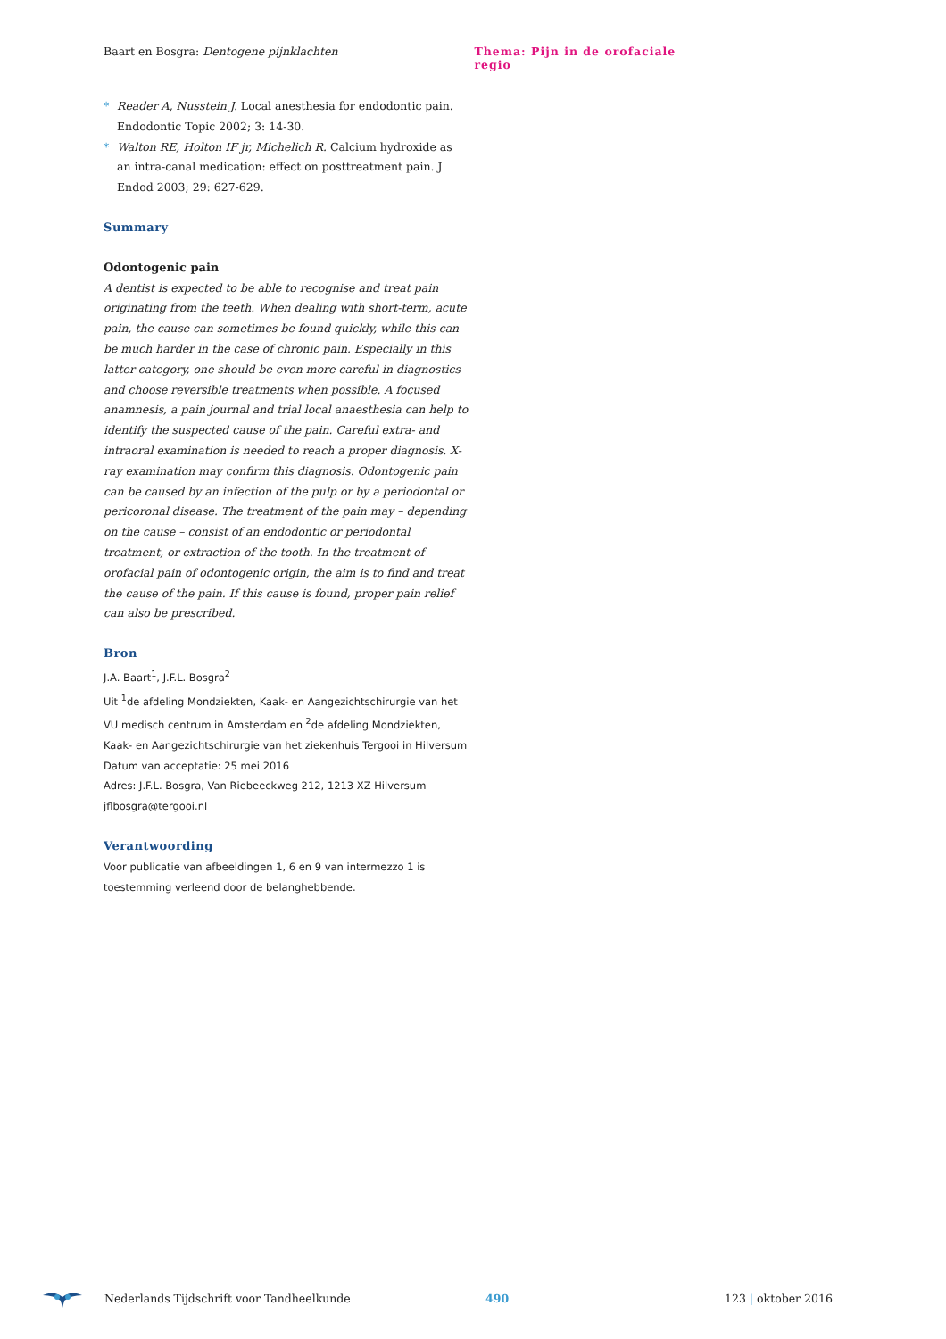Baart en Bosgra: Dentogene pijnklachten Thema: Pijn in de orofaciale regio
* Reader A, Nusstein J. Local anesthesia for endodontic pain. Endodontic Topic 2002; 3: 14-30.
* Walton RE, Holton IF jr, Michelich R. Calcium hydroxide as an intra-canal medication: effect on posttreatment pain. J Endod 2003; 29: 627-629.
Summary
Odontogenic pain
A dentist is expected to be able to recognise and treat pain originating from the teeth. When dealing with short-term, acute pain, the cause can sometimes be found quickly, while this can be much harder in the case of chronic pain. Especially in this latter category, one should be even more careful in diagnostics and choose reversible treatments when possible. A focused anamnesis, a pain journal and trial local anaesthesia can help to identify the suspected cause of the pain. Careful extra- and intraoral examination is needed to reach a proper diagnosis. X-ray examination may confirm this diagnosis. Odontogenic pain can be caused by an infection of the pulp or by a periodontal or pericoronal disease. The treatment of the pain may – depending on the cause – consist of an endodontic or periodontal treatment, or extraction of the tooth. In the treatment of orofacial pain of odontogenic origin, the aim is to find and treat the cause of the pain. If this cause is found, proper pain relief can also be prescribed.
Bron
J.A. Baart<sup>1</sup>, J.F.L. Bosgra<sup>2</sup>
Uit <sup>1</sup>de afdeling Mondziekten, Kaak- en Aangezichtschirurgie van het VU medisch centrum in Amsterdam en <sup>2</sup>de afdeling Mondziekten, Kaak- en Aangezichtschirurgie van het ziekenhuis Tergooi in Hilversum
Datum van acceptatie: 25 mei 2016
Adres: J.F.L. Bosgra, Van Riebeeckweg 212, 1213 XZ Hilversum
jflbosgra@tergooi.nl
Verantwoording
Voor publicatie van afbeeldingen 1, 6 en 9 van intermezzo 1 is toestemming verleend door de belanghebbende.
Nederlands Tijdschrift voor Tandheelkunde 490 123 | oktober 2016